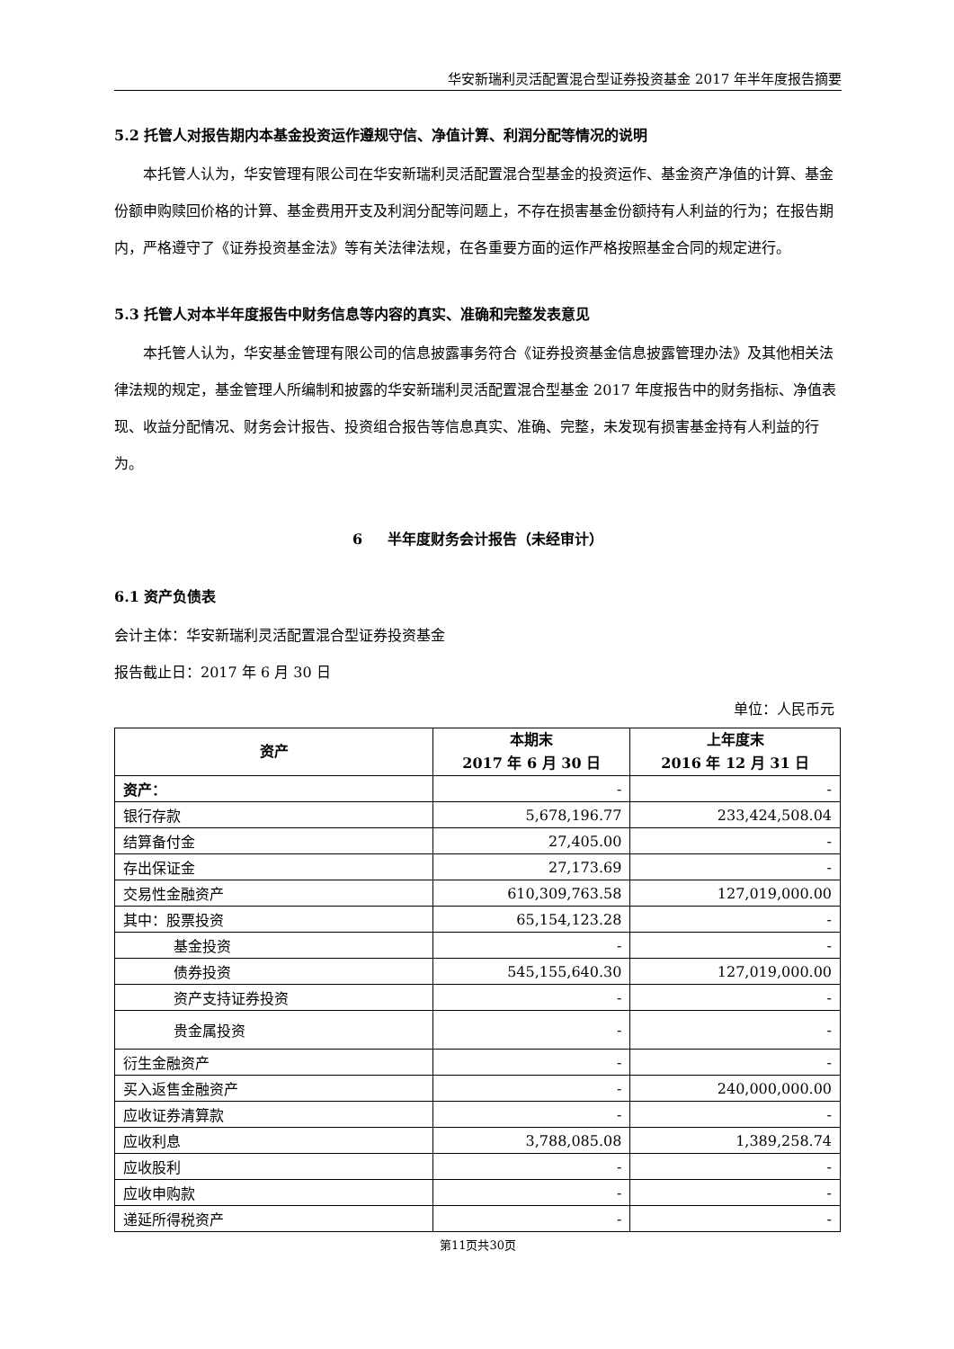华安新瑞利灵活配置混合型证券投资基金 2017 年半年度报告摘要
5.2 托管人对报告期内本基金投资运作遵规守信、净值计算、利润分配等情况的说明
本托管人认为，华安管理有限公司在华安新瑞利灵活配置混合型基金的投资运作、基金资产净值的计算、基金份额申购赎回价格的计算、基金费用开支及利润分配等问题上，不存在损害基金份额持有人利益的行为；在报告期内，严格遵守了《证券投资基金法》等有关法律法规，在各重要方面的运作严格按照基金合同的规定进行。
5.3 托管人对本半年度报告中财务信息等内容的真实、准确和完整发表意见
本托管人认为，华安基金管理有限公司的信息披露事务符合《证券投资基金信息披露管理办法》及其他相关法律法规的规定，基金管理人所编制和披露的华安新瑞利灵活配置混合型基金 2017 年度报告中的财务指标、净值表现、收益分配情况、财务会计报告、投资组合报告等信息真实、准确、完整，未发现有损害基金持有人利益的行为。
6 半年度财务会计报告（未经审计）
6.1 资产负债表
会计主体：华安新瑞利灵活配置混合型证券投资基金
报告截止日：2017 年 6 月 30 日
单位：人民币元
| 资产 | 本期末 2017 年 6 月 30 日 | 上年度末 2016 年 12 月 31 日 |
| --- | --- | --- |
| 资产： | - | - |
| 银行存款 | 5,678,196.77 | 233,424,508.04 |
| 结算备付金 | 27,405.00 | - |
| 存出保证金 | 27,173.69 | - |
| 交易性金融资产 | 610,309,763.58 | 127,019,000.00 |
| 其中：股票投资 | 65,154,123.28 | - |
| 基金投资 | - | - |
| 债券投资 | 545,155,640.30 | 127,019,000.00 |
| 资产支持证券投资 | - | - |
| 贵金属投资 | - | - |
| 衍生金融资产 | - | - |
| 买入返售金融资产 | - | 240,000,000.00 |
| 应收证券清算款 | - | - |
| 应收利息 | 3,788,085.08 | 1,389,258.74 |
| 应收股利 | - | - |
| 应收申购款 | - | - |
| 递延所得税资产 | - | - |
第11页共30页